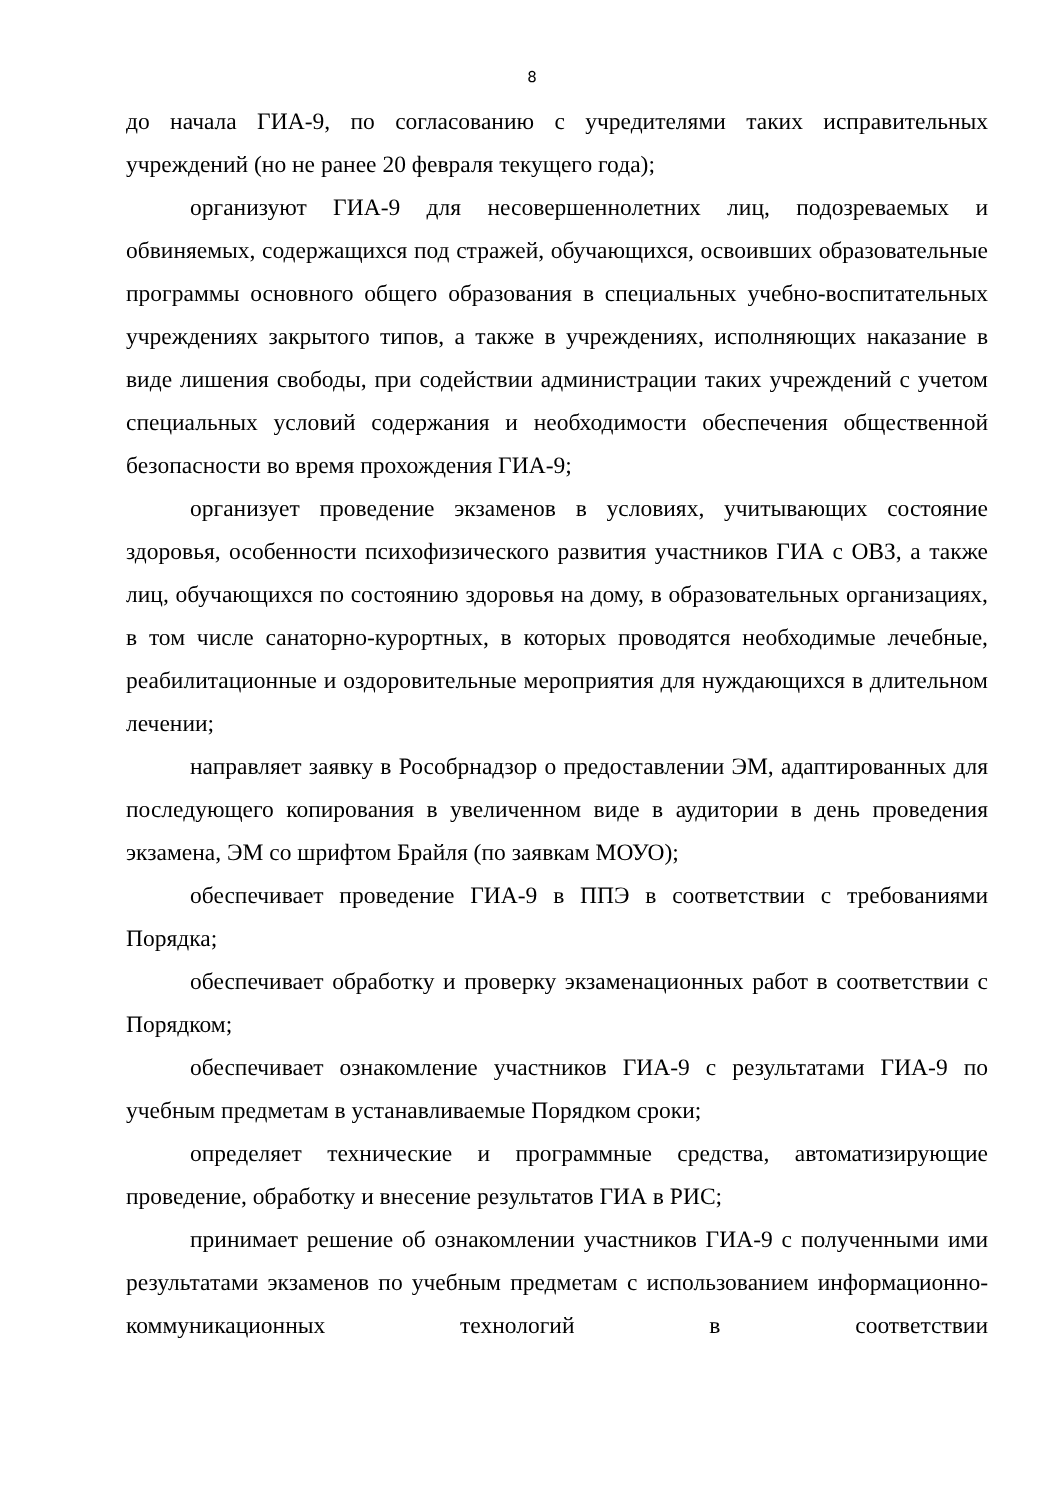8
до начала ГИА-9, по согласованию с учредителями таких исправительных учреждений (но не ранее 20 февраля текущего года);
организуют ГИА-9 для несовершеннолетних лиц, подозреваемых и обвиняемых, содержащихся под стражей, обучающихся, освоивших образовательные программы основного общего образования в специальных учебно-воспитательных учреждениях закрытого типов, а также в учреждениях, исполняющих наказание в виде лишения свободы, при содействии администрации таких учреждений с учетом специальных условий содержания и необходимости обеспечения общественной безопасности во время прохождения ГИА-9;
организует проведение экзаменов в условиях, учитывающих состояние здоровья, особенности психофизического развития участников ГИА с ОВЗ, а также лиц, обучающихся по состоянию здоровья на дому, в образовательных организациях, в том числе санаторно-курортных, в которых проводятся необходимые лечебные, реабилитационные и оздоровительные мероприятия для нуждающихся в длительном лечении;
направляет заявку в Рособрнадзор о предоставлении ЭМ, адаптированных для последующего копирования в увеличенном виде в аудитории в день проведения экзамена, ЭМ со шрифтом Брайля (по заявкам МОУО);
обеспечивает проведение ГИА-9 в ППЭ в соответствии с требованиями Порядка;
обеспечивает обработку и проверку экзаменационных работ в соответствии с Порядком;
обеспечивает ознакомление участников ГИА-9 с результатами ГИА-9 по учебным предметам в устанавливаемые Порядком сроки;
определяет технические и программные средства, автоматизирующие проведение, обработку и внесение результатов ГИА в РИС;
принимает решение об ознакомлении участников ГИА-9 с полученными ими результатами экзаменов по учебным предметам с использованием информационно-коммуникационных технологий в соответствии